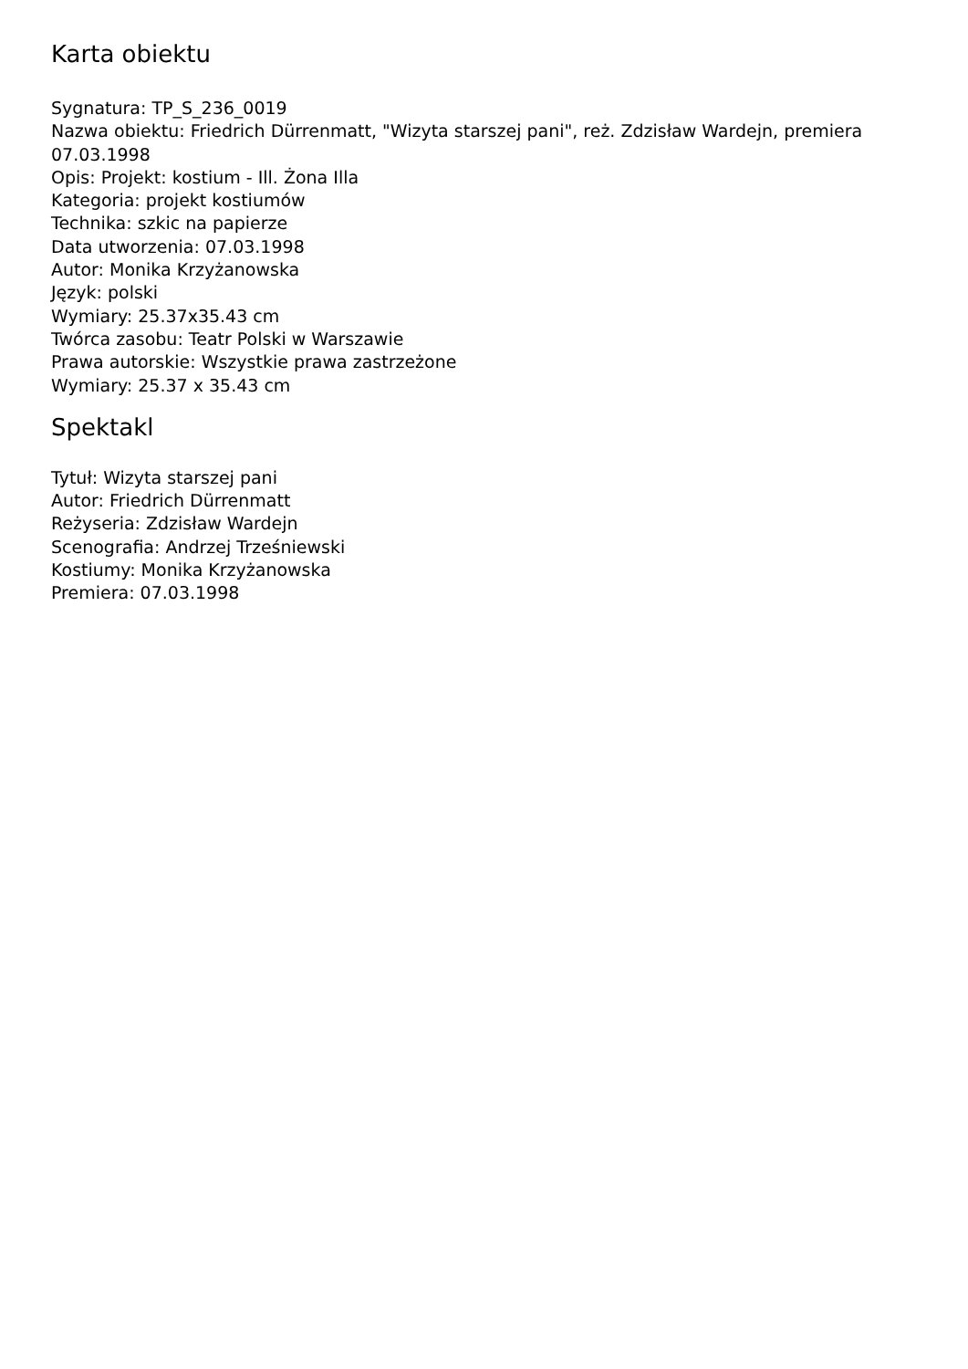Karta obiektu
Sygnatura: TP_S_236_0019
Nazwa obiektu: Friedrich Dürrenmatt, "Wizyta starszej pani", reż. Zdzisław Wardejn, premiera 07.03.1998
Opis: Projekt: kostium - Ill. Żona Illa
Kategoria: projekt kostiumów
Technika: szkic na papierze
Data utworzenia: 07.03.1998
Autor: Monika Krzyżanowska
Język: polski
Wymiary: 25.37x35.43 cm
Twórca zasobu: Teatr Polski w Warszawie
Prawa autorskie: Wszystkie prawa zastrzeżone
Wymiary: 25.37 x 35.43 cm
Spektakl
Tytuł: Wizyta starszej pani
Autor: Friedrich Dürrenmatt
Reżyseria: Zdzisław Wardejn
Scenografia: Andrzej Trześniewski
Kostiumy: Monika Krzyżanowska
Premiera: 07.03.1998